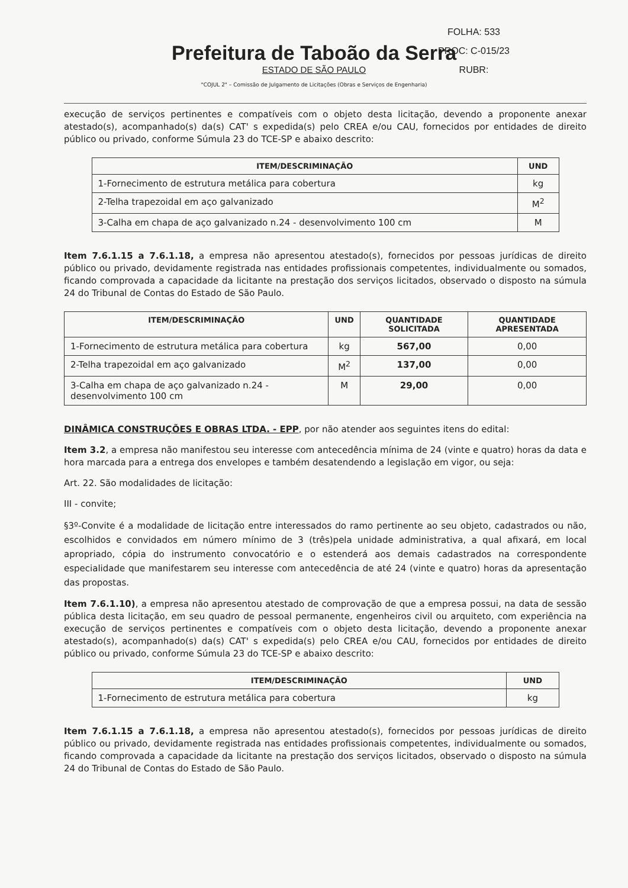Prefeitura de Taboão da Serra
ESTADO DE SÃO PAULO
FOLHA: 533
PROC: C-015/23
RUBR:
"COJUL 2" – Comissão de Julgamento de Licitações (Obras e Serviços de Engenharia)
execução de serviços pertinentes e compatíveis com o objeto desta licitação, devendo a proponente anexar atestado(s), acompanhado(s) da(s) CAT' s expedida(s) pelo CREA e/ou CAU, fornecidos por entidades de direito público ou privado, conforme Súmula 23 do TCE-SP e abaixo descrito:
| ITEM/DESCRIMINAÇÃO | UND |
| --- | --- |
| 1-Fornecimento de estrutura metálica para cobertura | kg |
| 2-Telha trapezoidal em aço galvanizado | M<sup>2</sup> |
| 3-Calha em chapa de aço galvanizado n.24 - desenvolvimento 100 cm | M |
Item 7.6.1.15 a 7.6.1.18, a empresa não apresentou atestado(s), fornecidos por pessoas jurídicas de direito público ou privado, devidamente registrada nas entidades profissionais competentes, individualmente ou somados, ficando comprovada a capacidade da licitante na prestação dos serviços licitados, observado o disposto na súmula 24 do Tribunal de Contas do Estado de São Paulo.
| ITEM/DESCRIMINAÇÃO | UND | QUANTIDADE SOLICITADA | QUANTIDADE APRESENTADA |
| --- | --- | --- | --- |
| 1-Fornecimento de estrutura metálica para cobertura | kg | 567,00 | 0,00 |
| 2-Telha trapezoidal em aço galvanizado | M<sup>2</sup> | 137,00 | 0,00 |
| 3-Calha em chapa de aço galvanizado n.24 - desenvolvimento 100 cm | M | 29,00 | 0,00 |
DINÂMICA CONSTRUÇÕES E OBRAS LTDA. - EPP, por não atender aos seguintes itens do edital:
Item 3.2, a empresa não manifestou seu interesse com antecedência mínima de 24 (vinte e quatro) horas da data e hora marcada para a entrega dos envelopes e também desatendendo a legislação em vigor, ou seja:
Art. 22. São modalidades de licitação:
III - convite;
§3º-Convite é a modalidade de licitação entre interessados do ramo pertinente ao seu objeto, cadastrados ou não, escolhidos e convidados em número mínimo de 3 (três)pela unidade administrativa, a qual afixará, em local apropriado, cópia do instrumento convocatório e o estenderá aos demais cadastrados na correspondente especialidade que manifestarem seu interesse com antecedência de até 24 (vinte e quatro) horas da apresentação das propostas.
Item 7.6.1.10), a empresa não apresentou atestado de comprovação de que a empresa possui, na data de sessão pública desta licitação, em seu quadro de pessoal permanente, engenheiros civil ou arquiteto, com experiência na execução de serviços pertinentes e compatíveis com o objeto desta licitação, devendo a proponente anexar atestado(s), acompanhado(s) da(s) CAT' s expedida(s) pelo CREA e/ou CAU, fornecidos por entidades de direito público ou privado, conforme Súmula 23 do TCE-SP e abaixo descrito:
| ITEM/DESCRIMINAÇÃO | UND |
| --- | --- |
| 1-Fornecimento de estrutura metálica para cobertura | kg |
Item 7.6.1.15 a 7.6.1.18, a empresa não apresentou atestado(s), fornecidos por pessoas jurídicas de direito público ou privado, devidamente registrada nas entidades profissionais competentes, individualmente ou somados, ficando comprovada a capacidade da licitante na prestação dos serviços licitados, observado o disposto na súmula 24 do Tribunal de Contas do Estado de São Paulo.